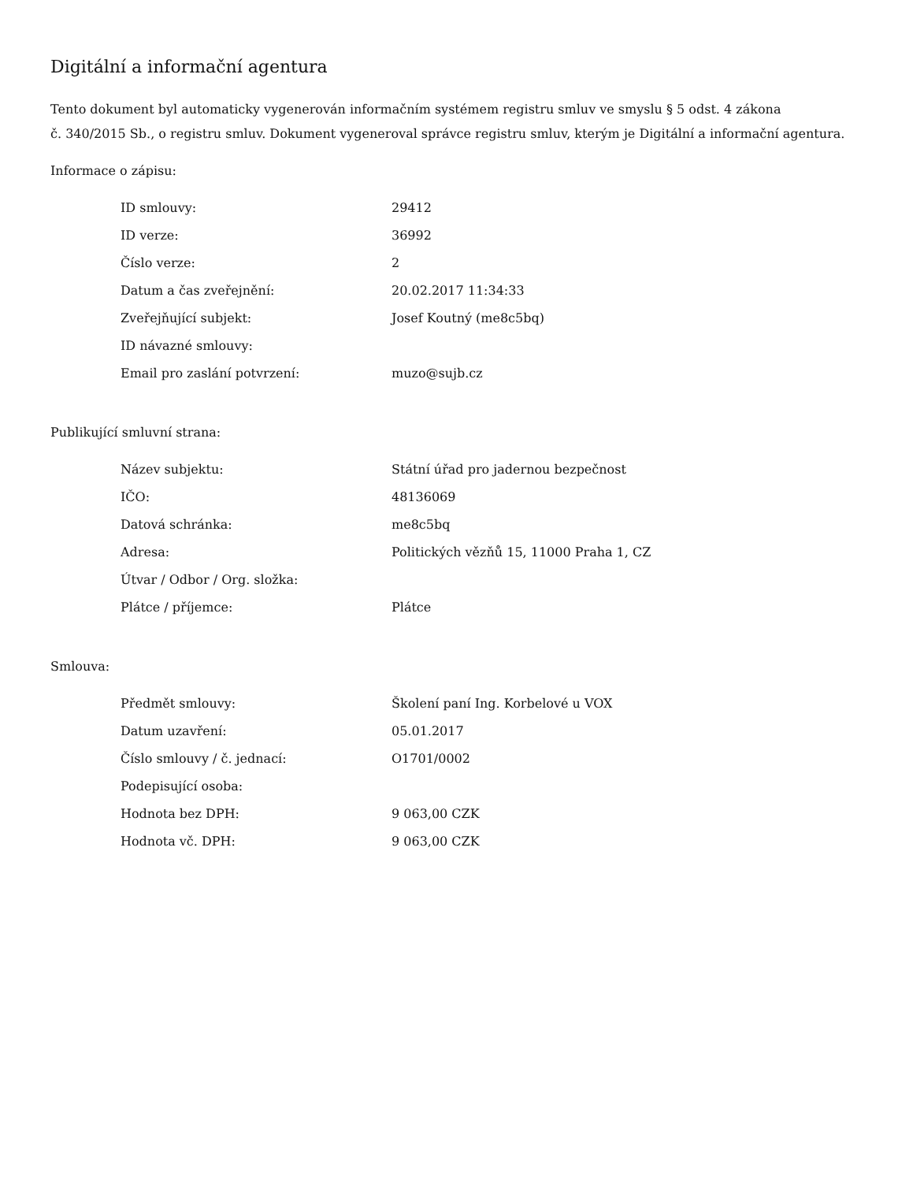Digitální a informační agentura
Tento dokument byl automaticky vygenerován informačním systémem registru smluv ve smyslu § 5 odst. 4 zákona
č. 340/2015 Sb., o registru smluv. Dokument vygeneroval správce registru smluv, kterým je Digitální a informační agentura.
Informace o zápisu:
| ID smlouvy: | 29412 |
| ID verze: | 36992 |
| Číslo verze: | 2 |
| Datum a čas zveřejnění: | 20.02.2017 11:34:33 |
| Zveřejňující subjekt: | Josef Koutný (me8c5bq) |
| ID návazné smlouvy: | |
| Email pro zaslání potvrzení: | muzo@sujb.cz |
Publikující smluvní strana:
| Název subjektu: | Státní úřad pro jadernou bezpečnost |
| IČO: | 48136069 |
| Datová schránka: | me8c5bq |
| Adresa: | Politických vězňů 15, 11000 Praha 1, CZ |
| Útvar / Odbor / Org. složka: | |
| Plátce / příjemce: | Plátce |
Smlouva:
| Předmět smlouvy: | Školení paní Ing. Korbelové u VOX |
| Datum uzavření: | 05.01.2017 |
| Číslo smlouvy / č. jednací: | O1701/0002 |
| Podepisující osoba: | |
| Hodnota bez DPH: | 9 063,00 CZK |
| Hodnota vč. DPH: | 9 063,00 CZK |